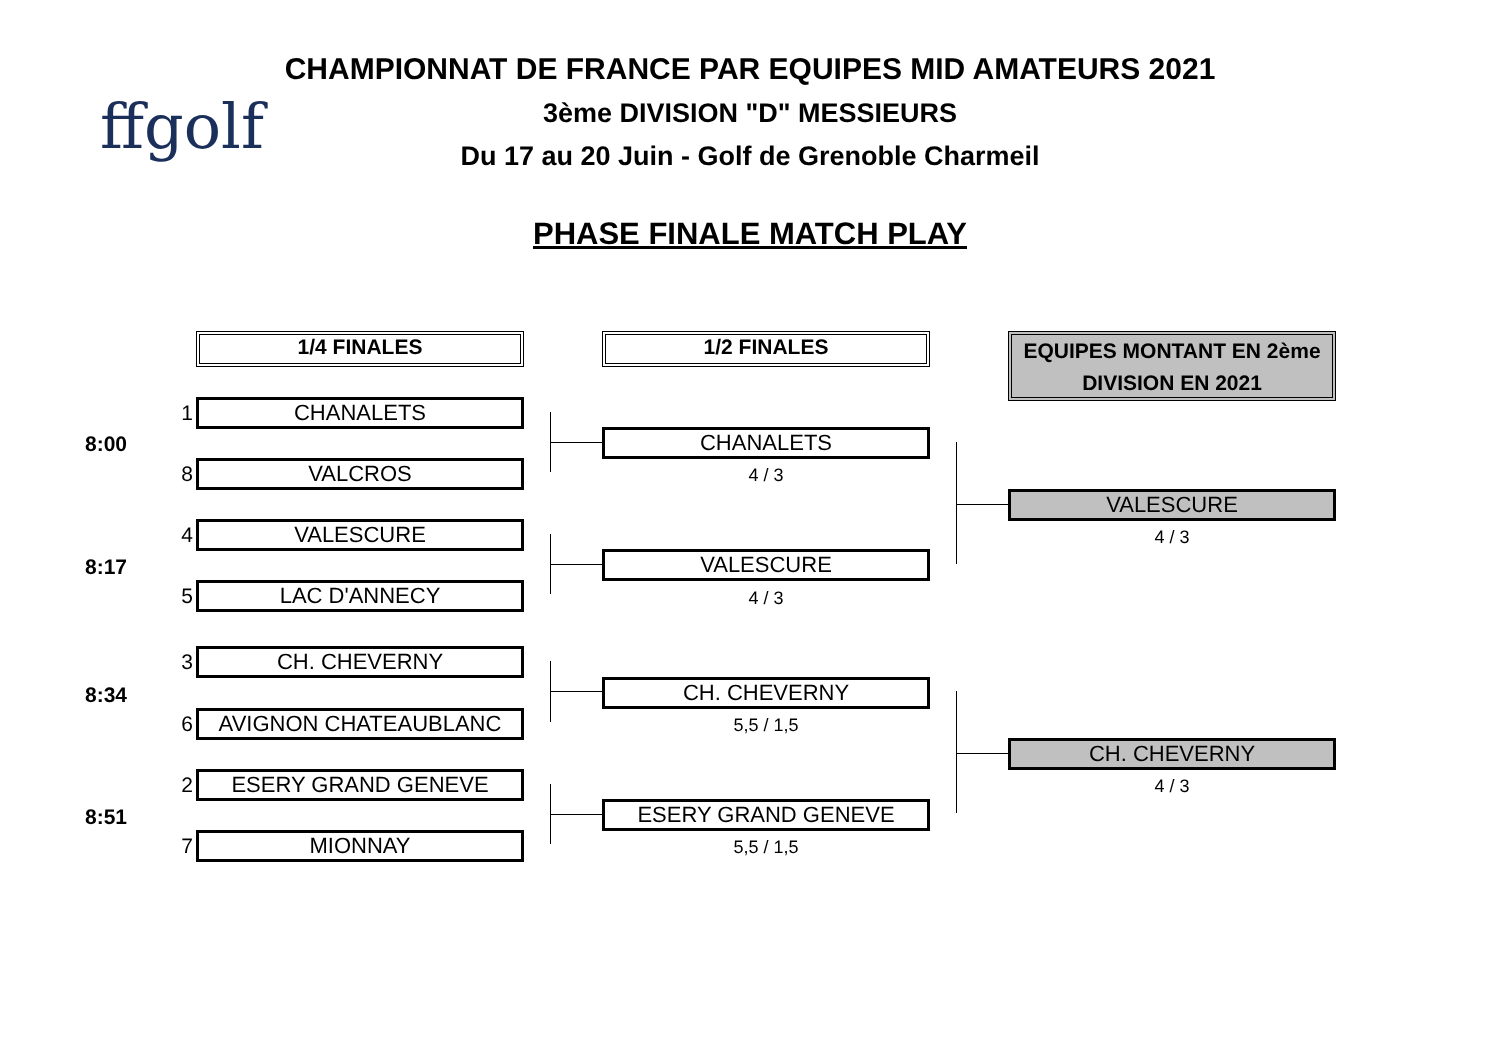ffgolf
CHAMPIONNAT DE FRANCE PAR EQUIPES MID AMATEURS 2021
3ème DIVISION "D" MESSIEURS
Du 17 au 20 Juin - Golf de Grenoble Charmeil
PHASE FINALE MATCH PLAY
1/4 FINALES 1/2 FINALES
EQUIPES MONTANT EN 2ème DIVISION EN 2021
8:00
1 CHANALETS
8 VALCROS
8:17
4 VALESCURE
5 LAC D'ANNECY
8:34
3 CH. CHEVERNY
6 AVIGNON CHATEAUBLANC
8:51
2 ESERY GRAND GENEVE
7 MIONNAY
CHANALETS
4 / 3
VALESCURE
4 / 3
CH. CHEVERNY
5,5 / 1,5
ESERY GRAND GENEVE
5,5 / 1,5
VALESCURE
4 / 3
CH. CHEVERNY
4 / 3